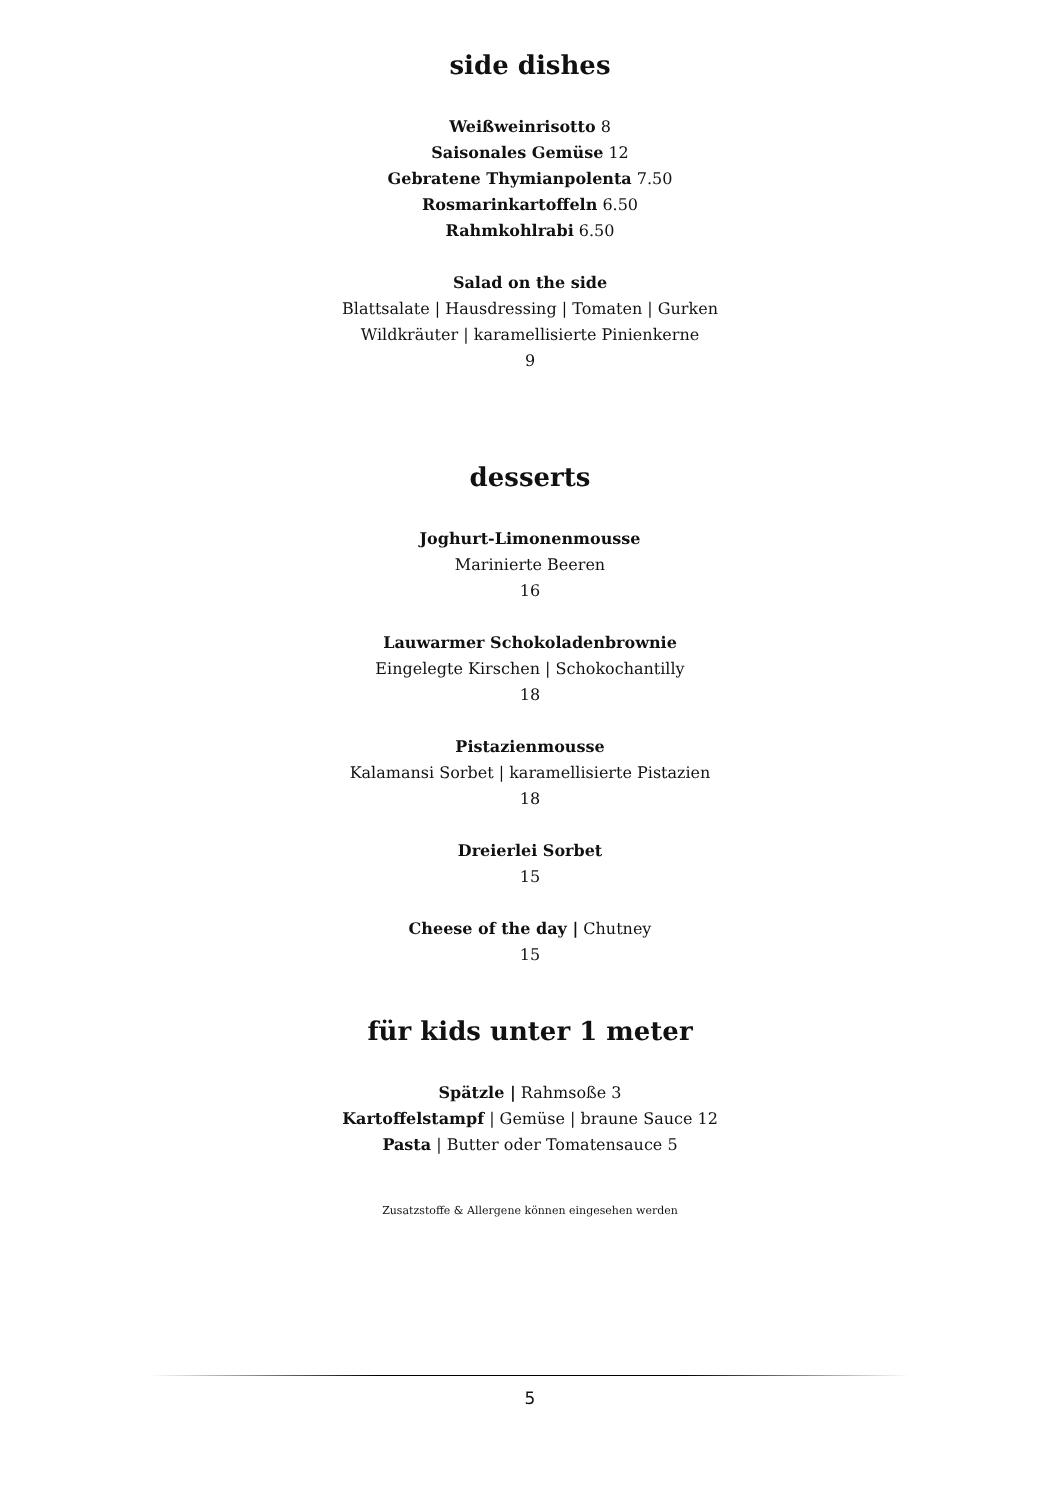side dishes
Weißweinrisotto 8
Saisonales Gemüse 12
Gebratene Thymianpolenta 7.50
Rosmarinkartoffeln 6.50
Rahmkohlrabi 6.50
Salad on the side
Blattsalate | Hausdressing | Tomaten | Gurken
Wildkräuter | karamellisierte Pinienkerne
9
desserts
Joghurt-Limonenmousse
Marinierte Beeren
16
Lauwarmer Schokoladenbrownie
Eingelegte Kirschen | Schokochantilly
18
Pistazienmousse
Kalamansi Sorbet | karamellisierte Pistazien
18
Dreierlei Sorbet
15
Cheese of the day | Chutney
15
für kids unter 1 meter
Spätzle | Rahmsoße 3
Kartoffelstampf | Gemüse | braune Sauce 12
Pasta | Butter oder Tomatensauce 5
Zusatzstoffe & Allergene können eingesehen werden
5